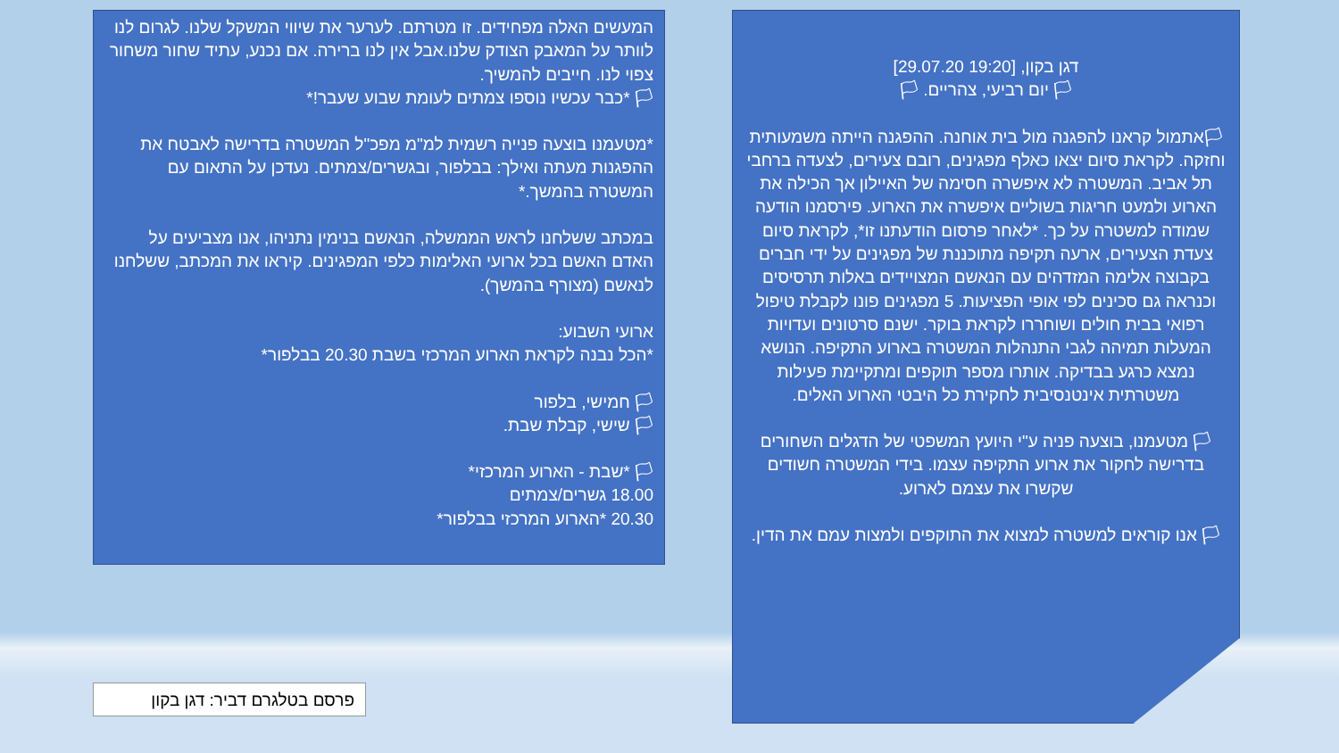דגן בקון, [19:20 29.07.20]
🏳 יום רביעי, צהריים. 🏳
🏳אתמול קראנו להפגנה מול בית אוחנה. ההפגנה הייתה משמעותית וחזקה. לקראת סיום יצאו כאלף מפגינים, רובם צעירים, לצעדה ברחבי תל אביב. המשטרה לא איפשרה חסימה של האיילון אך הכילה את הארוע ולמעט חריגות בשוליים איפשרה את הארוע. פירסמנו הודעה שמודה למשטרה על כך. *לאחר פרסום הודעתנו זו*, לקראת סיום צעדת הצעירים, ארעה תקיפה מתוכננת של מפגינים על ידי חברים בקבוצה אלימה המזדהים עם הנאשם המצויידים באלות תרסיסים וכנראה גם סכינים לפי אופי הפציעות. 5 מפגינים פונו לקבלת טיפול רפואי בבית חולים ושוחררו לקראת בוקר. ישנם סרטונים ועדויות המעלות תמיהה לגבי התנהלות המשטרה בארוע התקיפה. הנושא נמצא כרגע בבדיקה. אותרו מספר תוקפים ומתקיימת פעילות משטרתית אינטנסיבית לחקירת כל היבטי הארוע האלים.
🏳 מטעמנו, בוצעה פניה ע"י היועץ המשפטי של הדגלים השחורים בדרישה לחקור את ארוע התקיפה עצמו. בידי המשטרה חשודים שקשרו את עצמם לארוע.
🏳 אנו קוראים למשטרה למצוא את התוקפים ולמצות עמם את הדין.
המעשים האלה מפחידים. זו מטרתם. לערער את שיווי המשקל שלנו. לגרום לנו לוותר על המאבק הצודק שלנו.אבל אין לנו ברירה. אם נכנע, עתיד שחור משחור צפוי לנו. חייבים להמשיך.
🏳 *כבר עכשיו נוספו צמתים לעומת שבוע שעבר!*
*מטעמנו בוצעה פנייה רשמית למ"מ מפכ"ל המשטרה בדרישה לאבטח את ההפגנות מעתה ואילך: בבלפור, ובגשרים/צמתים. נעדכן על התאום עם המשטרה בהמשך.*
במכתב ששלחנו לראש הממשלה, הנאשם בנימין נתניהו, אנו מצביעים על האדם האשם בכל ארועי האלימות כלפי המפגינים. קיראו את המכתב, ששלחנו לנאשם (מצורף בהמשך).
ארועי השבוע:
*הכל נבנה לקראת הארוע המרכזי בשבת 20.30 בבלפור*
🏳 חמישי, בלפור
🏳 שישי, קבלת שבת.
🏳 *שבת - הארוע המרכזי*
18.00 גשרים/צמתים
20.30 *הארוע המרכזי בבלפור*
פרסם בטלגרם דביר: דגן בקון